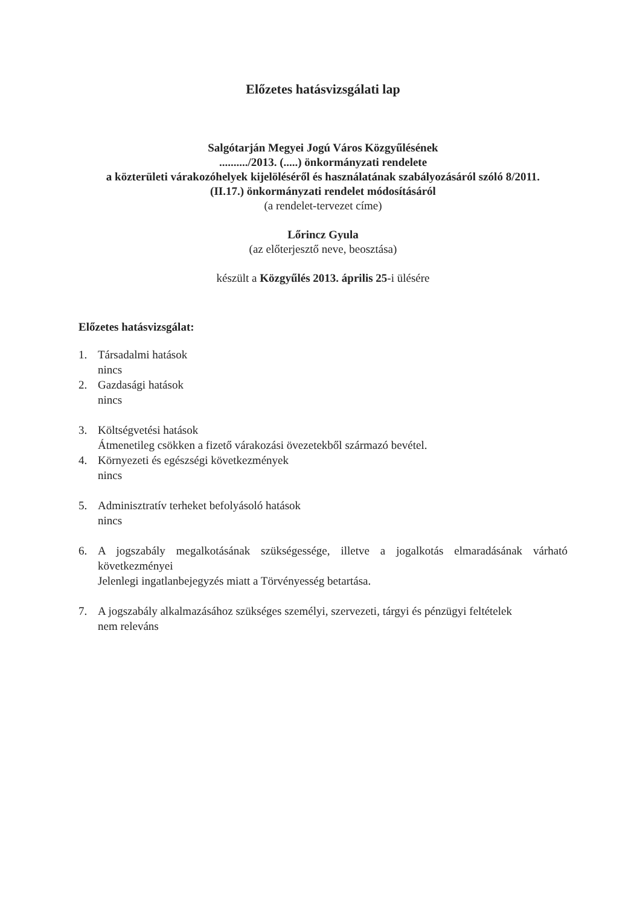Előzetes hatásvizsgálati lap
Salgótarján Megyei Jogú Város Közgyűlésének
........../2013. (.....) önkormányzati rendelete
a közterületi várakozóhelyek kijelöléséről és használatának szabályozásáról szóló 8/2011.
(II.17.) önkormányzati rendelet módosításáról
(a rendelet-tervezet címe)
Lőrincz Gyula
(az előterjesztő neve, beosztása)
készült a Közgyűlés 2013. április 25-i ülésére
Előzetes hatásvizsgálat:
1. Társadalmi hatások
nincs
2. Gazdasági hatások
nincs
3. Költségvetési hatások
Átmenetileg csökken a fizető várakozási övezetekből származó bevétel.
4. Környezeti és egészségi következmények
nincs
5. Adminisztratív terheket befolyásoló hatások
nincs
6. A jogszabály megalkotásának szükségessége, illetve a jogalkotás elmaradásának várható következményei
Jelenlegi ingatlanbejegyzés miatt a Törvényesség betartása.
7. A jogszabály alkalmazásához szükséges személyi, szervezeti, tárgyi és pénzügyi feltételek
nem releváns